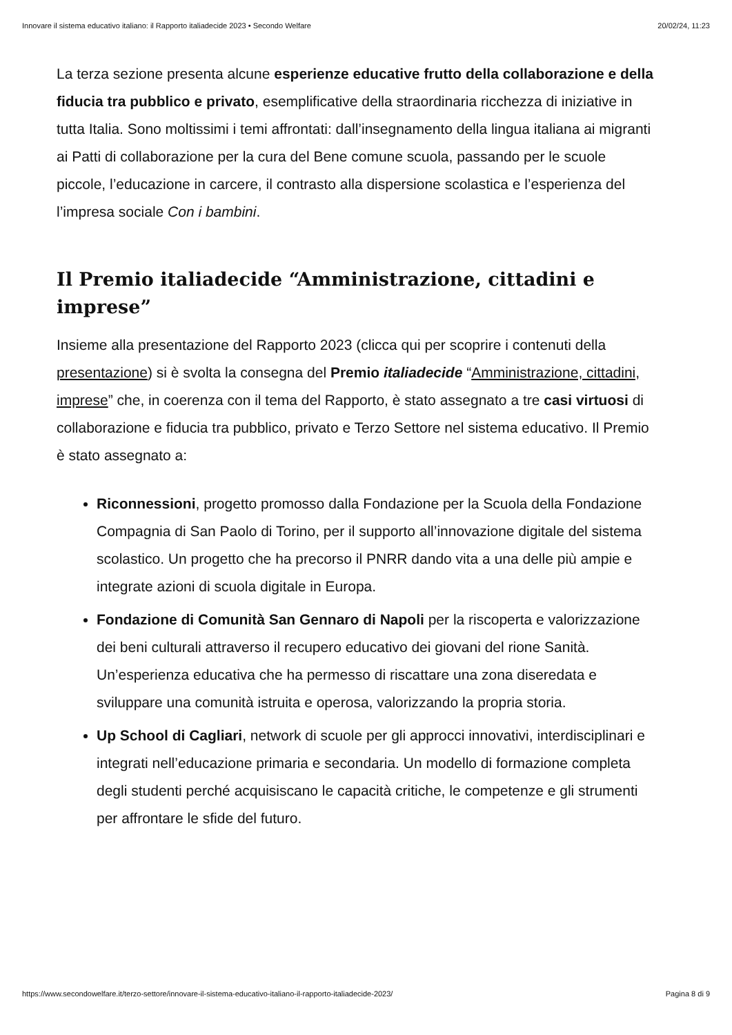Innovare il sistema educativo italiano: il Rapporto italiadecide 2023 • Secondo Welfare 20/02/24, 11:23
La terza sezione presenta alcune esperienze educative frutto della collaborazione e della fiducia tra pubblico e privato, esemplificative della straordinaria ricchezza di iniziative in tutta Italia. Sono moltissimi i temi affrontati: dall’insegnamento della lingua italiana ai migranti ai Patti di collaborazione per la cura del Bene comune scuola, passando per le scuole piccole, l’educazione in carcere, il contrasto alla dispersione scolastica e l’esperienza del l’impresa sociale Con i bambini.
Il Premio italiadecide “Amministrazione, cittadini e imprese”
Insieme alla presentazione del Rapporto 2023 (clicca qui per scoprire i contenuti della presentazione) si è svolta la consegna del Premio italiadecide “Amministrazione, cittadini, imprese” che, in coerenza con il tema del Rapporto, è stato assegnato a tre casi virtuosi di collaborazione e fiducia tra pubblico, privato e Terzo Settore nel sistema educativo. Il Premio è stato assegnato a:
Riconnessioni, progetto promosso dalla Fondazione per la Scuola della Fondazione Compagnia di San Paolo di Torino, per il supporto all’innovazione digitale del sistema scolastico. Un progetto che ha precorso il PNRR dando vita a una delle più ampie e integrate azioni di scuola digitale in Europa.
Fondazione di Comunità San Gennaro di Napoli per la riscoperta e valorizzazione dei beni culturali attraverso il recupero educativo dei giovani del rione Sanità. Un’esperienza educativa che ha permesso di riscattare una zona diseredata e sviluppare una comunità istruita e operosa, valorizzando la propria storia.
Up School di Cagliari, network di scuole per gli approcci innovativi, interdisciplinari e integrati nell’educazione primaria e secondaria. Un modello di formazione completa degli studenti perché acquisiscano le capacità critiche, le competenze e gli strumenti per affrontare le sfide del futuro.
https://www.secondowelfare.it/terzo-settore/innovare-il-sistema-educativo-italiano-il-rapporto-italiadecide-2023/ Pagina 8 di 9